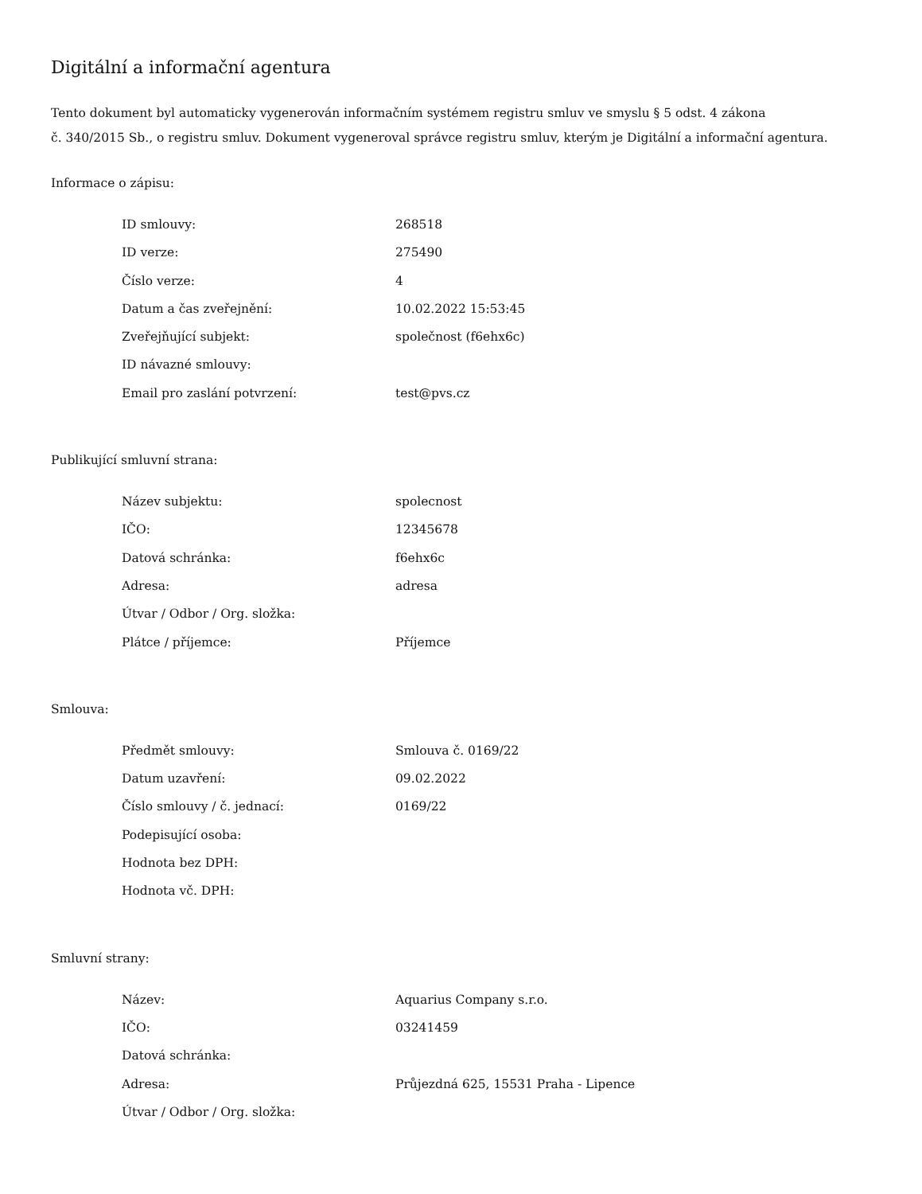Digitální a informační agentura
Tento dokument byl automaticky vygenerován informačním systémem registru smluv ve smyslu § 5 odst. 4 zákona
č. 340/2015 Sb., o registru smluv. Dokument vygeneroval správce registru smluv, kterým je Digitální a informační agentura.
Informace o zápisu:
| ID smlouvy: | 268518 |
| ID verze: | 275490 |
| Číslo verze: | 4 |
| Datum a čas zveřejnění: | 10.02.2022 15:53:45 |
| Zveřejňující subjekt: | společnost (f6ehx6c) |
| ID návazné smlouvy: | |
| Email pro zaslání potvrzení: | test@pvs.cz |
Publikující smluvní strana:
| Název subjektu: | spolecnost |
| IČO: | 12345678 |
| Datová schránka: | f6ehx6c |
| Adresa: | adresa |
| Útvar / Odbor / Org. složka: | |
| Plátce / příjemce: | Příjemce |
Smlouva:
| Předmět smlouvy: | Smlouva č. 0169/22 |
| Datum uzavření: | 09.02.2022 |
| Číslo smlouvy / č. jednací: | 0169/22 |
| Podepisující osoba: | |
| Hodnota bez DPH: | |
| Hodnota vč. DPH: | |
Smluvní strany:
| Název: | Aquarius Company s.r.o. |
| IČO: | 03241459 |
| Datová schránka: | |
| Adresa: | Průjezdná 625, 15531 Praha - Lipence |
| Útvar / Odbor / Org. složka: | |